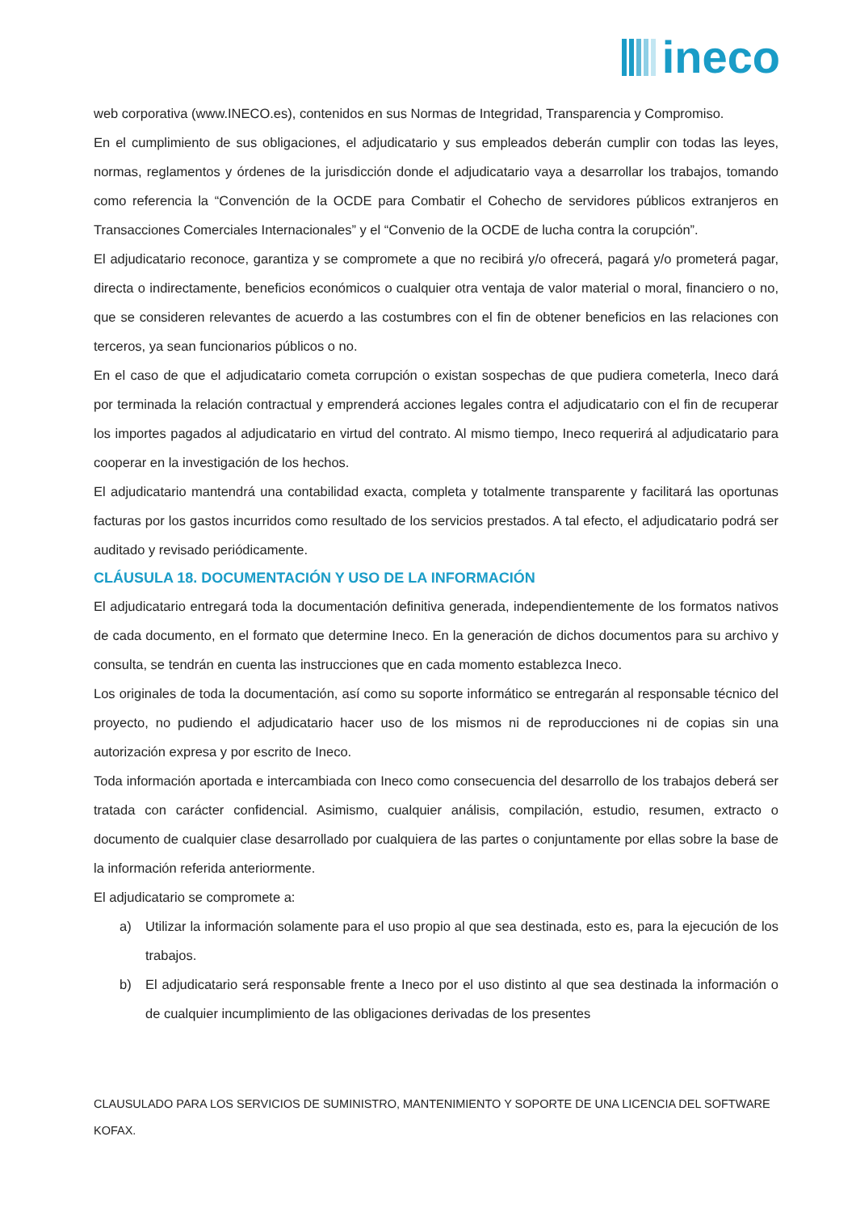ineco
web corporativa (www.INECO.es), contenidos en sus Normas de Integridad, Transparencia y Compromiso.
En el cumplimiento de sus obligaciones, el adjudicatario y sus empleados deberán cumplir con todas las leyes, normas, reglamentos y órdenes de la jurisdicción donde el adjudicatario vaya a desarrollar los trabajos, tomando como referencia la “Convención de la OCDE para Combatir el Cohecho de servidores públicos extranjeros en Transacciones Comerciales Internacionales” y el “Convenio de la OCDE de lucha contra la corupción”.
El adjudicatario reconoce, garantiza y se compromete a que no recibirá y/o ofrecerá, pagará y/o prometerá pagar, directa o indirectamente, beneficios económicos o cualquier otra ventaja de valor material o moral, financiero o no, que se consideren relevantes de acuerdo a las costumbres con el fin de obtener beneficios en las relaciones con terceros, ya sean funcionarios públicos o no.
En el caso de que el adjudicatario cometa corrupción o existan sospechas de que pudiera cometerla, Ineco dará por terminada la relación contractual y emprenderá acciones legales contra el adjudicatario con el fin de recuperar los importes pagados al adjudicatario en virtud del contrato. Al mismo tiempo, Ineco requerirá al adjudicatario para cooperar en la investigación de los hechos.
El adjudicatario mantendrá una contabilidad exacta, completa y totalmente transparente y facilitará las oportunas facturas por los gastos incurridos como resultado de los servicios prestados. A tal efecto, el adjudicatario podrá ser auditado y revisado periódicamente.
CLÁUSULA 18. DOCUMENTACIÓN Y USO DE LA INFORMACIÓN
El adjudicatario entregará toda la documentación definitiva generada, independientemente de los formatos nativos de cada documento, en el formato que determine Ineco. En la generación de dichos documentos para su archivo y consulta, se tendrán en cuenta las instrucciones que en cada momento establezca Ineco.
Los originales de toda la documentación, así como su soporte informático se entregarán al responsable técnico del proyecto, no pudiendo el adjudicatario hacer uso de los mismos ni de reproducciones ni de copias sin una autorización expresa y por escrito de Ineco.
Toda información aportada e intercambiada con Ineco como consecuencia del desarrollo de los trabajos deberá ser tratada con carácter confidencial. Asimismo, cualquier análisis, compilación, estudio, resumen, extracto o documento de cualquier clase desarrollado por cualquiera de las partes o conjuntamente por ellas sobre la base de la información referida anteriormente.
El adjudicatario se compromete a:
a) Utilizar la información solamente para el uso propio al que sea destinada, esto es, para la ejecución de los trabajos.
b) El adjudicatario será responsable frente a Ineco por el uso distinto al que sea destinada la información o de cualquier incumplimiento de las obligaciones derivadas de los presentes
CLAUSULADO PARA LOS SERVICIOS DE SUMINISTRO, MANTENIMIENTO Y SOPORTE DE UNA LICENCIA DEL SOFTWARE KOFAX.